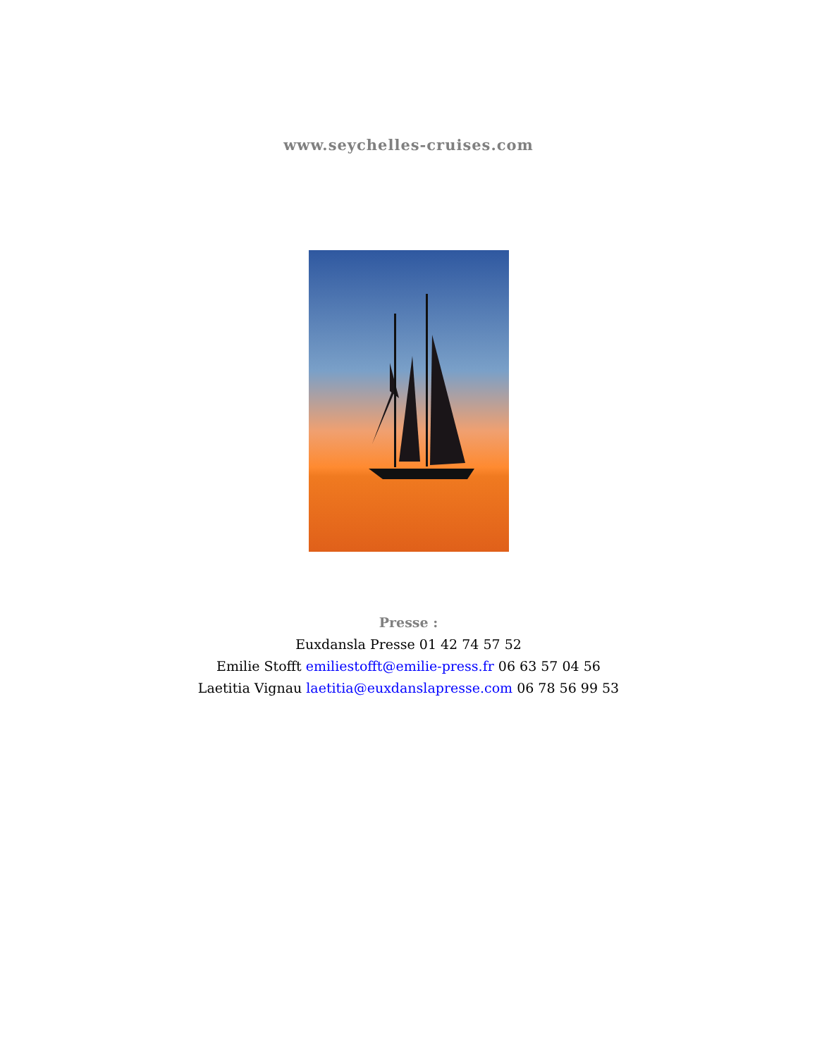www.seychelles-cruises.com
Presse :
Euxdansla Presse 01 42 74 57 52
Emilie Stofft emiliestofft@emilie-press.fr 06 63 57 04 56
Laetitia Vignau laetitia@euxdanslapresse.com 06 78 56 99 53